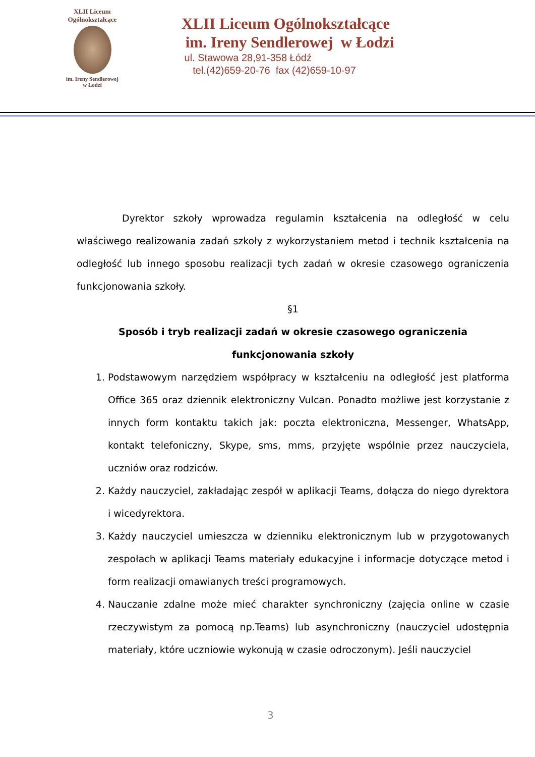XLII Liceum Ogólnokształcące
im. Ireny Sendlerowej
w Łodzi
XLII Liceum Ogólnokształcące
im. Ireny Sendlerowej w Łodzi
ul. Stawowa 28,91-358 Łódź
tel.(42)659-20-76 fax (42)659-10-97
Dyrektor szkoły wprowadza regulamin kształcenia na odległość w celu właściwego realizowania zadań szkoły z wykorzystaniem metod i technik kształcenia na odległość lub innego sposobu realizacji tych zadań w okresie czasowego ograniczenia funkcjonowania szkoły.
§1
Sposób i tryb realizacji zadań w okresie czasowego ograniczenia funkcjonowania szkoły
1. Podstawowym narzędziem współpracy w kształceniu na odległość jest platforma Office 365 oraz dziennik elektroniczny Vulcan. Ponadto możliwe jest korzystanie z innych form kontaktu takich jak: poczta elektroniczna, Messenger, WhatsApp, kontakt telefoniczny, Skype, sms, mms, przyjęte wspólnie przez nauczyciela, uczniów oraz rodziców.
2. Każdy nauczyciel, zakładając zespół w aplikacji Teams, dołącza do niego dyrektora i wicedyrektora.
3. Każdy nauczyciel umieszcza w dzienniku elektronicznym lub w przygotowanych zespołach w aplikacji Teams materiały edukacyjne i informacje dotyczące metod i form realizacji omawianych treści programowych.
4. Nauczanie zdalne może mieć charakter synchroniczny (zajęcia online w czasie rzeczywistym za pomocą np.Teams) lub asynchroniczny (nauczyciel udostępnia materiały, które uczniowie wykonują w czasie odroczonym). Jeśli nauczyciel
3